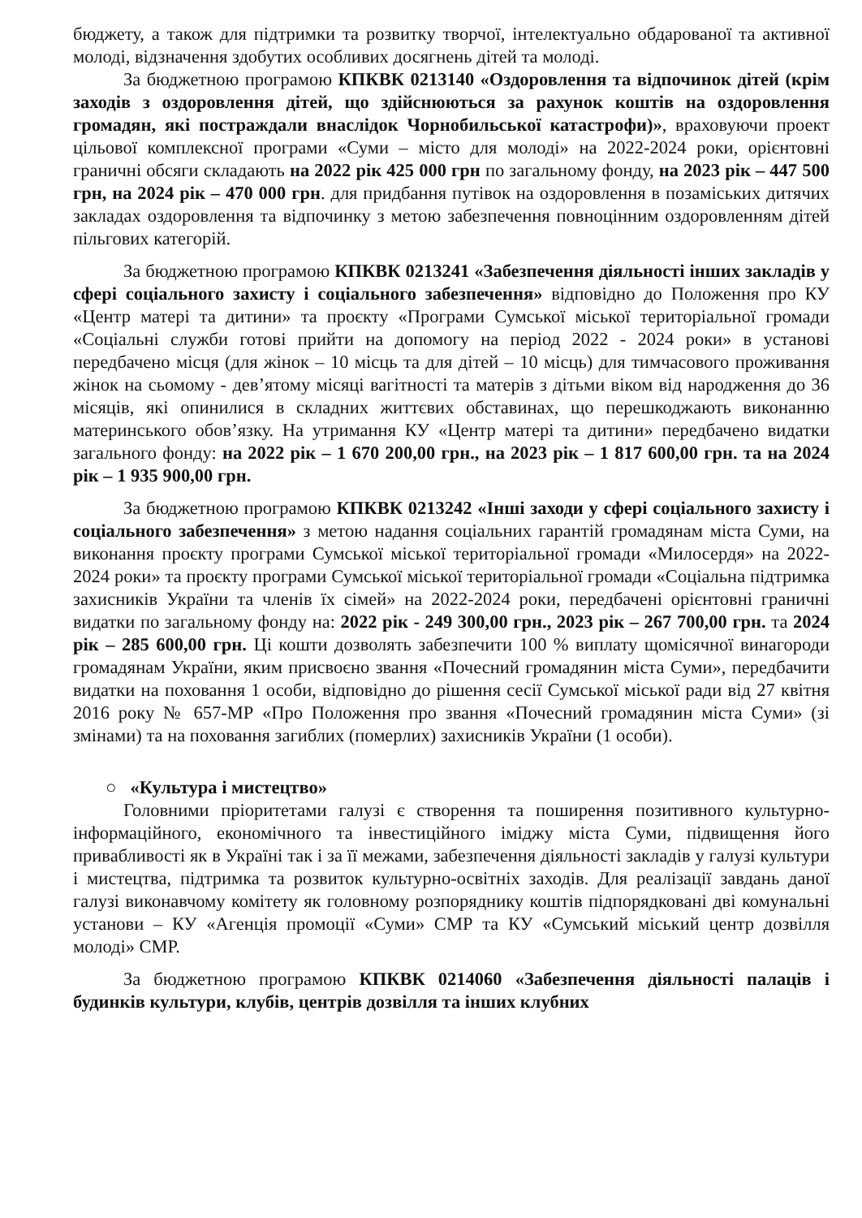бюджету, а також для підтримки та розвитку творчої, інтелектуально обдарованої та активної молоді, відзначення здобутих особливих досягнень дітей та молоді.
За бюджетною програмою КПКВК 0213140 «Оздоровлення та відпочинок дітей (крім заходів з оздоровлення дітей, що здійснюються за рахунок коштів на оздоровлення громадян, які постраждали внаслідок Чорнобильської катастрофи)», враховуючи проект цільової комплексної програми «Суми – місто для молоді» на 2022-2024 роки, орієнтовні граничні обсяги складають на 2022 рік 425 000 грн по загальному фонду, на 2023 рік – 447 500 грн, на 2024 рік – 470 000 грн. для придбання путівок на оздоровлення в позаміських дитячих закладах оздоровлення та відпочинку з метою забезпечення повноцінним оздоровленням дітей пільгових категорій.
За бюджетною програмою КПКВК 0213241 «Забезпечення діяльності інших закладів у сфері соціального захисту і соціального забезпечення» відповідно до Положення про КУ «Центр матері та дитини» та проєкту «Програми Сумської міської територіальної громади «Соціальні служби готові прийти на допомогу на період 2022 - 2024 роки» в установі передбачено місця (для жінок – 10 місць та для дітей – 10 місць) для тимчасового проживання жінок на сьомому - дев’ятому місяці вагітності та матерів з дітьми віком від народження до 36 місяців, які опинилися в складних життєвих обставинах, що перешкоджають виконанню материнського обов’язку. На утримання КУ «Центр матері та дитини» передбачено видатки загального фонду: на 2022 рік – 1 670 200,00 грн., на 2023 рік – 1 817 600,00 грн. та на 2024 рік – 1 935 900,00 грн.
За бюджетною програмою КПКВК 0213242 «Інші заходи у сфері соціального захисту і соціального забезпечення» з метою надання соціальних гарантій громадянам міста Суми, на виконання проєкту програми Сумської міської територіальної громади «Милосердя» на 2022-2024 роки» та проєкту програми Сумської міської територіальної громади «Соціальна підтримка захисників України та членів їх сімей» на 2022-2024 роки, передбачені орієнтовні граничні видатки по загальному фонду на: 2022 рік - 249 300,00 грн., 2023 рік – 267 700,00 грн. та 2024 рік – 285 600,00 грн. Ці кошти дозволять забезпечити 100 % виплату щомісячної винагороди громадянам України, яким присвоєно звання «Почесний громадянин міста Суми», передбачити видатки на поховання 1 особи, відповідно до рішення сесії Сумської міської ради від 27 квітня 2016 року № 657-МР «Про Положення про звання «Почесний громадянин міста Суми» (зі змінами) та на поховання загиблих (померлих) захисників України (1 особи).
○ «Культура і мистецтво»
Головними пріоритетами галузі є створення та поширення позитивного культурно-інформаційного, економічного та інвестиційного іміджу міста Суми, підвищення його привабливості як в Україні так і за її межами, забезпечення діяльності закладів у галузі культури і мистецтва, підтримка та розвиток культурно-освітніх заходів. Для реалізації завдань даної галузі виконавчому комітету як головному розпоряднику коштів підпорядковані дві комунальні установи – КУ «Агенція промоції «Суми» СМР та КУ «Сумський міський центр дозвілля молоді» СМР.
За бюджетною програмою КПКВК 0214060 «Забезпечення діяльності палаців і будинків культури, клубів, центрів дозвілля та інших клубних